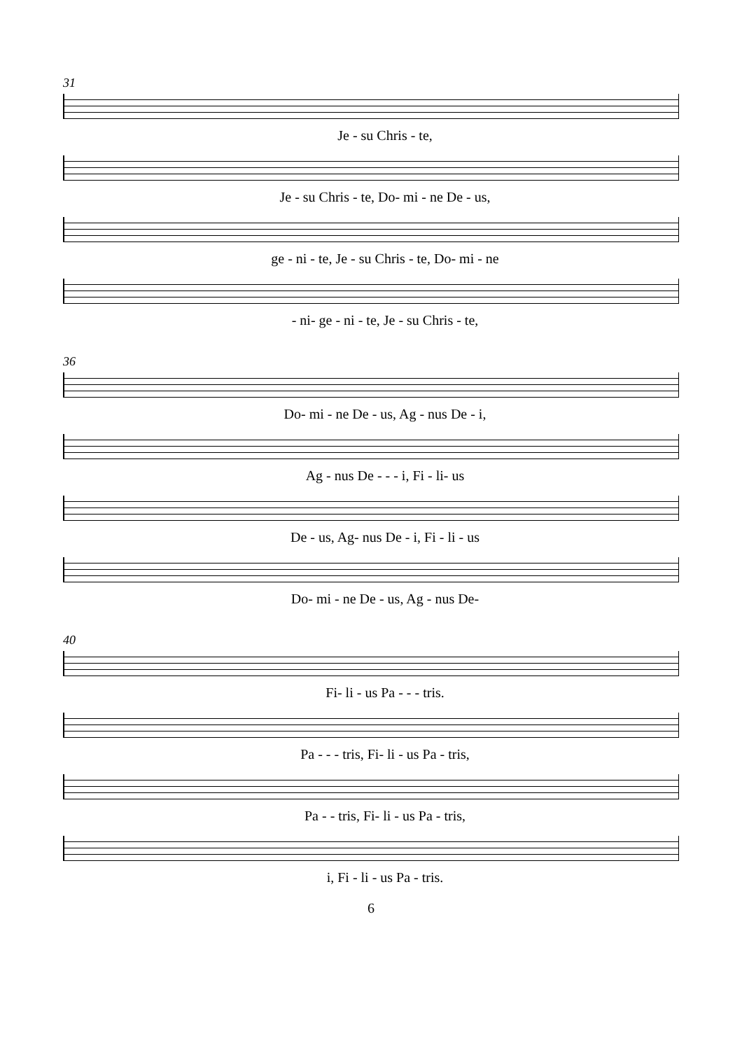31
Je - su Chris - te,
Je - su Chris - te, Do- mi - ne De - us,
ge - ni - te, Je - su Chris - te, Do- mi - ne
- ni- ge - ni - te, Je - su Chris - te,
36
Do- mi - ne De - us, Ag - nus De - i,
Ag - nus De - - - i, Fi - li- us
De - us, Ag- nus De - i, Fi - li - us
Do- mi - ne De - us, Ag - nus De-
40
Fi- li - us Pa - - - tris.
Pa - - - tris, Fi- li - us Pa - tris,
Pa - - tris, Fi- li - us Pa - tris,
i, Fi - li - us Pa - tris.
6